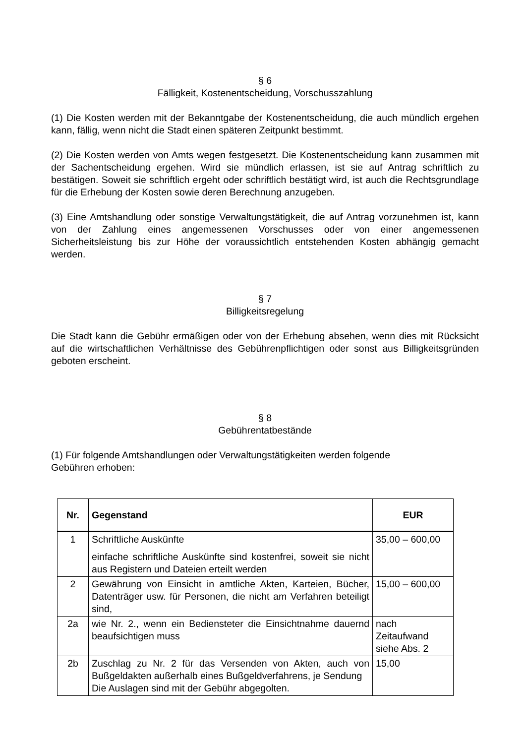§ 6
Fälligkeit, Kostenentscheidung, Vorschusszahlung
(1) Die Kosten werden mit der Bekanntgabe der Kostenentscheidung, die auch mündlich ergehen kann, fällig, wenn nicht die Stadt einen späteren Zeitpunkt bestimmt.
(2) Die Kosten werden von Amts wegen festgesetzt. Die Kostenentscheidung kann zusammen mit der Sachentscheidung ergehen. Wird sie mündlich erlassen, ist sie auf Antrag schriftlich zu bestätigen. Soweit sie schriftlich ergeht oder schriftlich bestätigt wird, ist auch die Rechtsgrundlage für die Erhebung der Kosten sowie deren Berechnung anzugeben.
(3) Eine Amtshandlung oder sonstige Verwaltungstätigkeit, die auf Antrag vorzunehmen ist, kann von der Zahlung eines angemessenen Vorschusses oder von einer angemessenen Sicherheitsleistung bis zur Höhe der voraussichtlich entstehenden Kosten abhängig gemacht werden.
§ 7
Billigkeitsregelung
Die Stadt kann die Gebühr ermäßigen oder von der Erhebung absehen, wenn dies mit Rücksicht auf die wirtschaftlichen Verhältnisse des Gebührenpflichtigen oder sonst aus Billigkeitsgründen geboten erscheint.
§ 8
Gebührentatbestände
(1) Für folgende Amtshandlungen oder Verwaltungstätigkeiten werden folgende
Gebühren erhoben:
| Nr. | Gegenstand | EUR |
| --- | --- | --- |
| 1 | Schriftliche Auskünfte einfache schriftliche Auskünfte sind kostenfrei, soweit sie nicht aus Registern und Dateien erteilt werden | 35,00 – 600,00 |
| 2 | Gewährung von Einsicht in amtliche Akten, Karteien, Bücher, Datenträger usw. für Personen, die nicht am Verfahren beteiligt sind, | 15,00 – 600,00 |
| 2a | wie Nr. 2., wenn ein Bediensteter die Einsichtnahme dauernd beaufsichtigen muss | nach Zeitaufwand siehe Abs. 2 |
| 2b | Zuschlag zu Nr. 2 für das Versenden von Akten, auch von Bußgeldakten außerhalb eines Bußgeldverfahrens, je Sendung Die Auslagen sind mit der Gebühr abgegolten. | 15,00 |